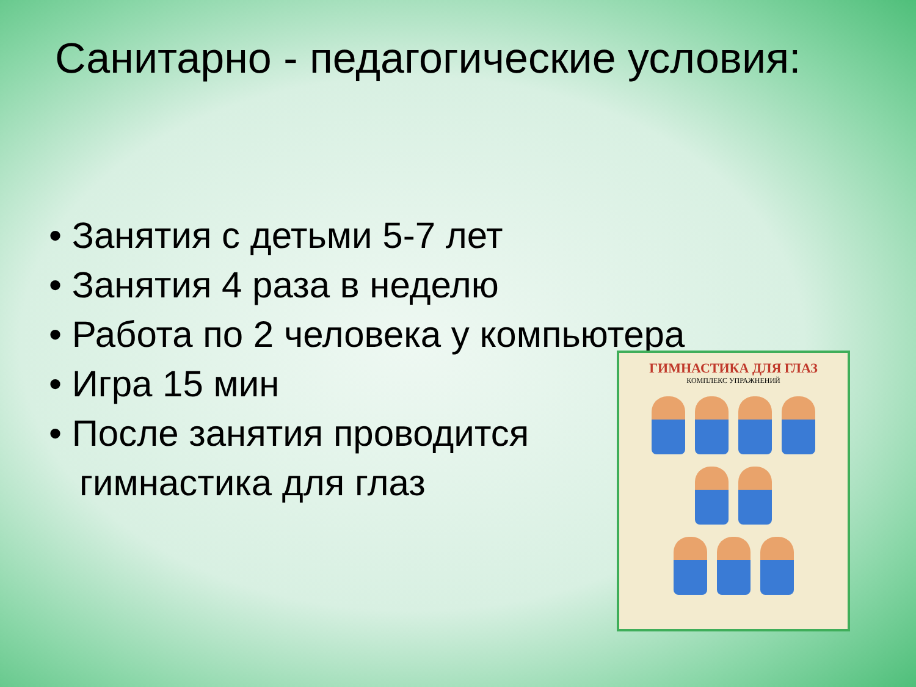Санитарно - педагогические условия:
• Занятия с детьми 5-7 лет
• Занятия 4 раза в неделю
• Работа по 2 человека у компьютера
• Игра 15 мин
• После занятия проводится
гимнастика для глаз
ГИМНАСТИКА ДЛЯ ГЛАЗ
КОМПЛЕКС УПРАЖНЕНИЙ